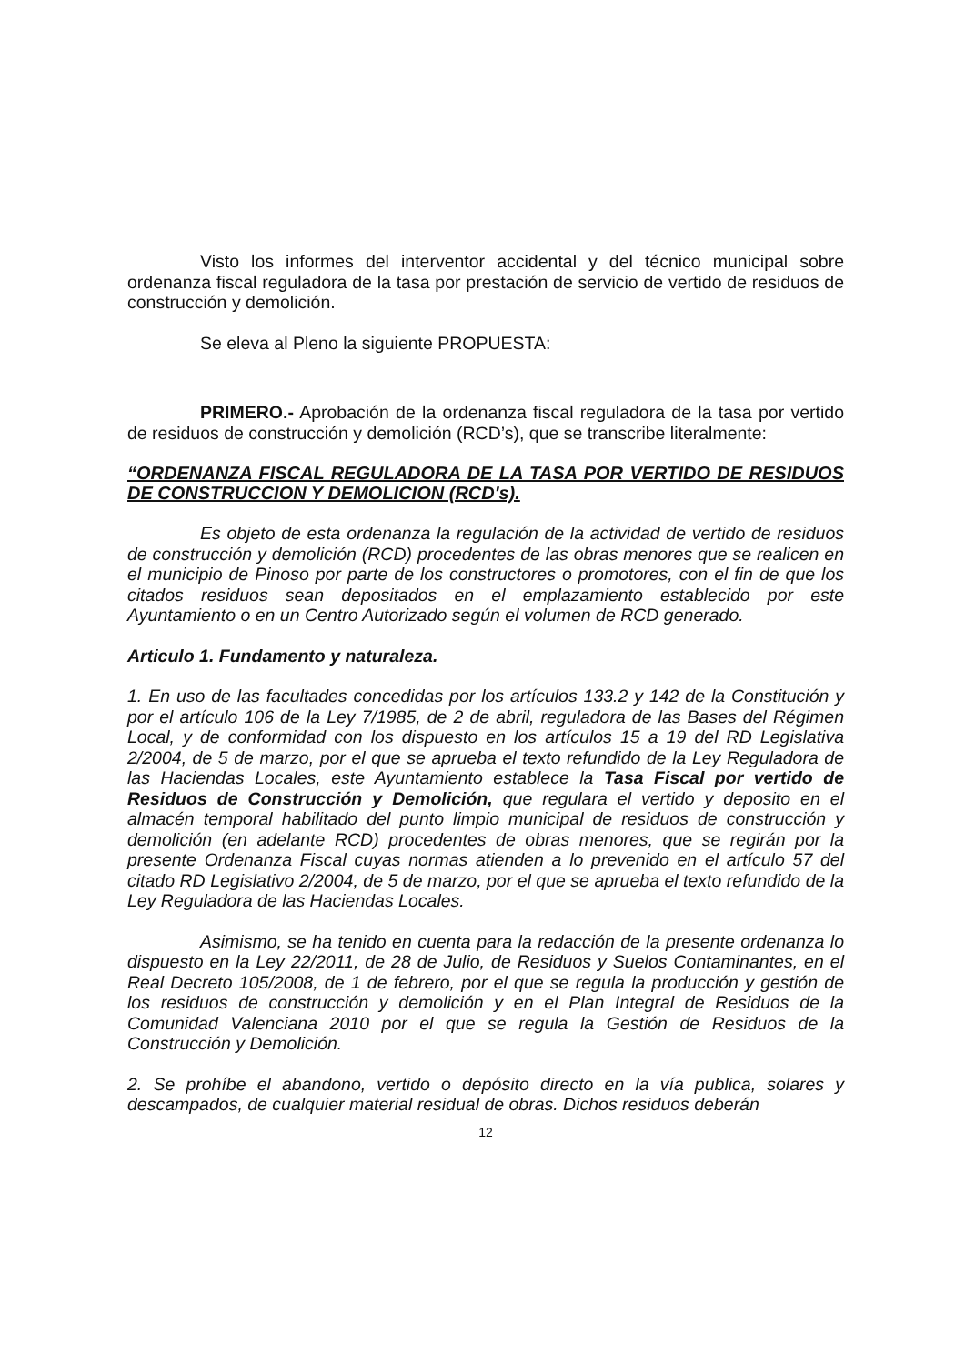Visto los informes del interventor accidental y del técnico municipal sobre ordenanza fiscal reguladora de la tasa por prestación de servicio de vertido de residuos de construcción y demolición.
Se eleva al Pleno la siguiente PROPUESTA:
PRIMERO.- Aprobación de la ordenanza fiscal reguladora de la tasa por vertido de residuos de construcción y demolición (RCD’s), que se transcribe literalmente:
“ORDENANZA FISCAL REGULADORA DE LA TASA POR VERTIDO DE RESIDUOS DE CONSTRUCCION Y DEMOLICION (RCD's).
Es objeto de esta ordenanza la regulación de la actividad de vertido de residuos de construcción y demolición (RCD) procedentes de las obras menores que se realicen en el municipio de Pinoso por parte de los constructores o promotores, con el fin de que los citados residuos sean depositados en el emplazamiento establecido por este Ayuntamiento o en un Centro Autorizado según el volumen de RCD generado.
Articulo 1. Fundamento y naturaleza.
1. En uso de las facultades concedidas por los artículos 133.2 y 142 de la Constitución y por el artículo 106 de la Ley 7/1985, de 2 de abril, reguladora de las Bases del Régimen Local, y de conformidad con los dispuesto en los artículos 15 a 19 del RD Legislativa 2/2004, de 5 de marzo, por el que se aprueba el texto refundido de la Ley Reguladora de las Haciendas Locales, este Ayuntamiento establece la Tasa Fiscal por vertido de Residuos de Construcción y Demolición, que regulara el vertido y deposito en el almacén temporal habilitado del punto limpio municipal de residuos de construcción y demolición (en adelante RCD) procedentes de obras menores, que se regirán por la presente Ordenanza Fiscal cuyas normas atienden a lo prevenido en el artículo 57 del citado RD Legislativo 2/2004, de 5 de marzo, por el que se aprueba el texto refundido de la Ley Reguladora de las Haciendas Locales.
Asimismo, se ha tenido en cuenta para la redacción de la presente ordenanza lo dispuesto en la Ley 22/2011, de 28 de Julio, de Residuos y Suelos Contaminantes, en el Real Decreto 105/2008, de 1 de febrero, por el que se regula la producción y gestión de los residuos de construcción y demolición y en el Plan Integral de Residuos de la Comunidad Valenciana 2010 por el que se regula la Gestión de Residuos de la Construcción y Demolición.
2. Se prohíbe el abandono, vertido o depósito directo en la vía publica, solares y descampados, de cualquier material residual de obras. Dichos residuos deberán
12